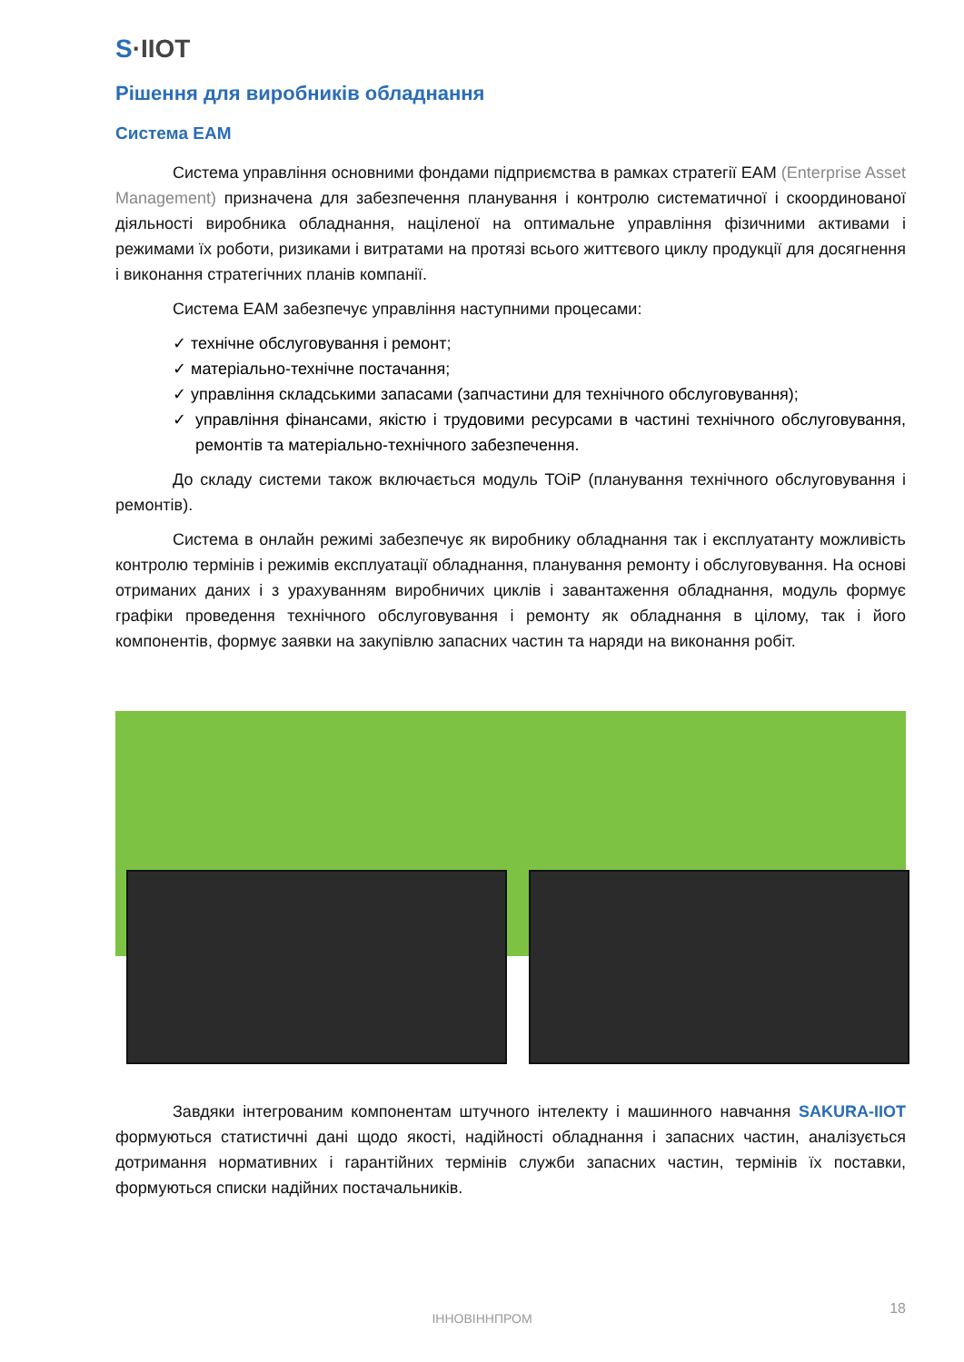S·IIOT
Рішення для виробників обладнання
Система EAM
Система управління основними фондами підприємства в рамках стратегії EAM (Enterprise Asset Management) призначена для забезпечення планування і контролю систематичної і скоординованої діяльності виробника обладнання, націленої на оптимальне управління фізичними активами і режимами їх роботи, ризиками і витратами на протязі всього життєвого циклу продукції для досягнення і виконання стратегічних планів компанії.
Система EAM забезпечує управління наступними процесами:
✓ технічне обслуговування і ремонт;
✓ матеріально-технічне постачання;
✓ управління складськими запасами (запчастини для технічного обслуговування);
✓ управління фінансами, якістю і трудовими ресурсами в частині технічного обслуговування, ремонтів та матеріально-технічного забезпечення.
До складу системи також включається модуль ТОіР (планування технічного обслуговування і ремонтів).
Система в онлайн режимі забезпечує як виробнику обладнання так і експлуатанту можливість контролю термінів і режимів експлуатації обладнання, планування ремонту і обслуговування. На основі отриманих даних і з урахуванням виробничих циклів і завантаження обладнання, модуль формує графіки проведення технічного обслуговування і ремонту як обладнання в цілому, так і його компонентів, формує заявки на закупівлю запасних частин та наряди на виконання робіт.
Завдяки інтегрованим компонентам штучного інтелекту і машинного навчання SAKURA-IIOT формуються статистичні дані щодо якості, надійності обладнання і запасних частин, аналізується дотримання нормативних і гарантійних термінів служби запасних частин, термінів їх поставки, формуються списки надійних постачальників.
ІННОВІННПРОМ
18